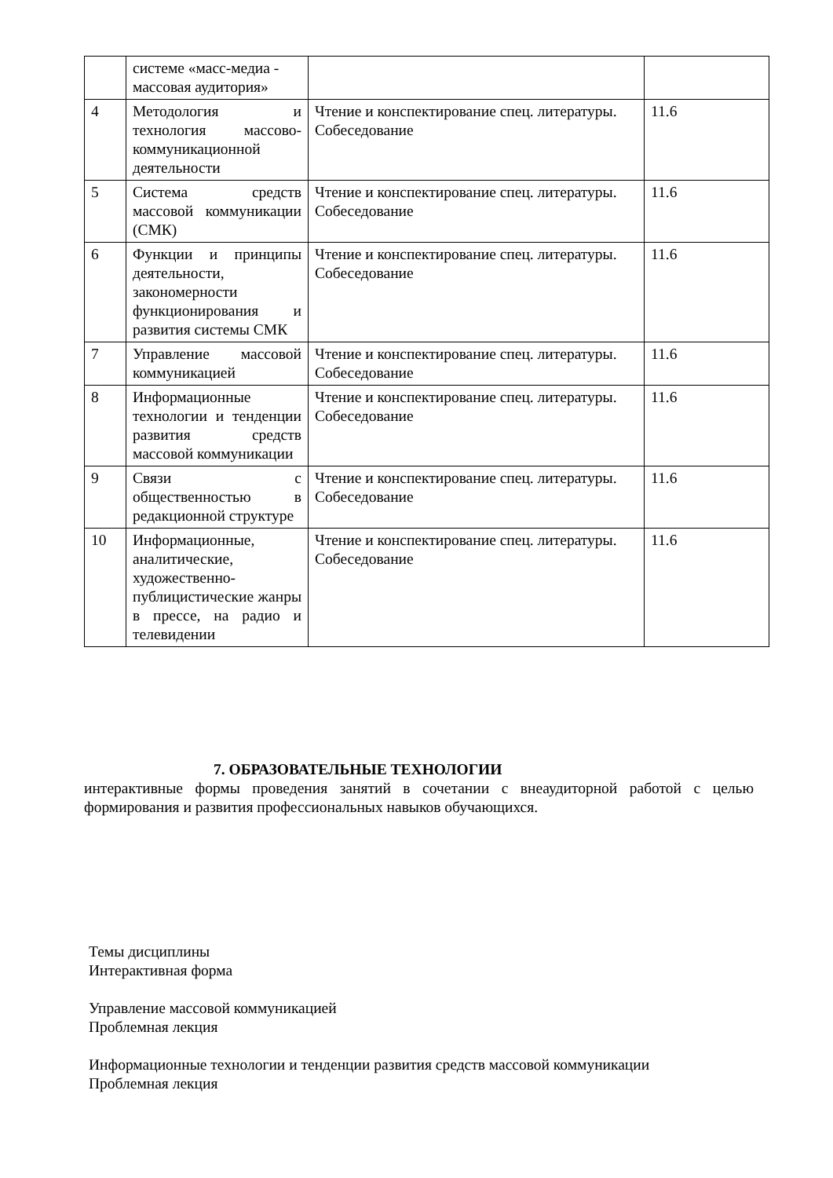| | системе «масс-медиа - массовая аудитория» | | |
| 4 | Методология и технология массово-коммуникационной деятельности | Чтение и конспектирование спец. литературы. Собеседование | 11.6 |
| 5 | Система средств массовой коммуникации (СМК) | Чтение и конспектирование спец. литературы. Собеседование | 11.6 |
| 6 | Функции и принципы деятельности, закономерности функционирования и развития системы СМК | Чтение и конспектирование спец. литературы. Собеседование | 11.6 |
| 7 | Управление массовой коммуникацией | Чтение и конспектирование спец. литературы. Собеседование | 11.6 |
| 8 | Информационные технологии и тенденции развития средств массовой коммуникации | Чтение и конспектирование спец. литературы. Собеседование | 11.6 |
| 9 | Связи с общественностью в редакционной структуре | Чтение и конспектирование спец. литературы. Собеседование | 11.6 |
| 10 | Информационные, аналитические, художественно-публицистические жанры в прессе, на радио и телевидении | Чтение и конспектирование спец. литературы. Собеседование | 11.6 |
7. ОБРАЗОВАТЕЛЬНЫЕ ТЕХНОЛОГИИ
интерактивные формы проведения занятий в сочетании с внеаудиторной работой с целью формирования и развития профессиональных навыков обучающихся.
Темы дисциплины
Интерактивная форма
Управление массовой коммуникацией
Проблемная лекция
Информационные технологии и тенденции развития средств массовой коммуникации
Проблемная лекция